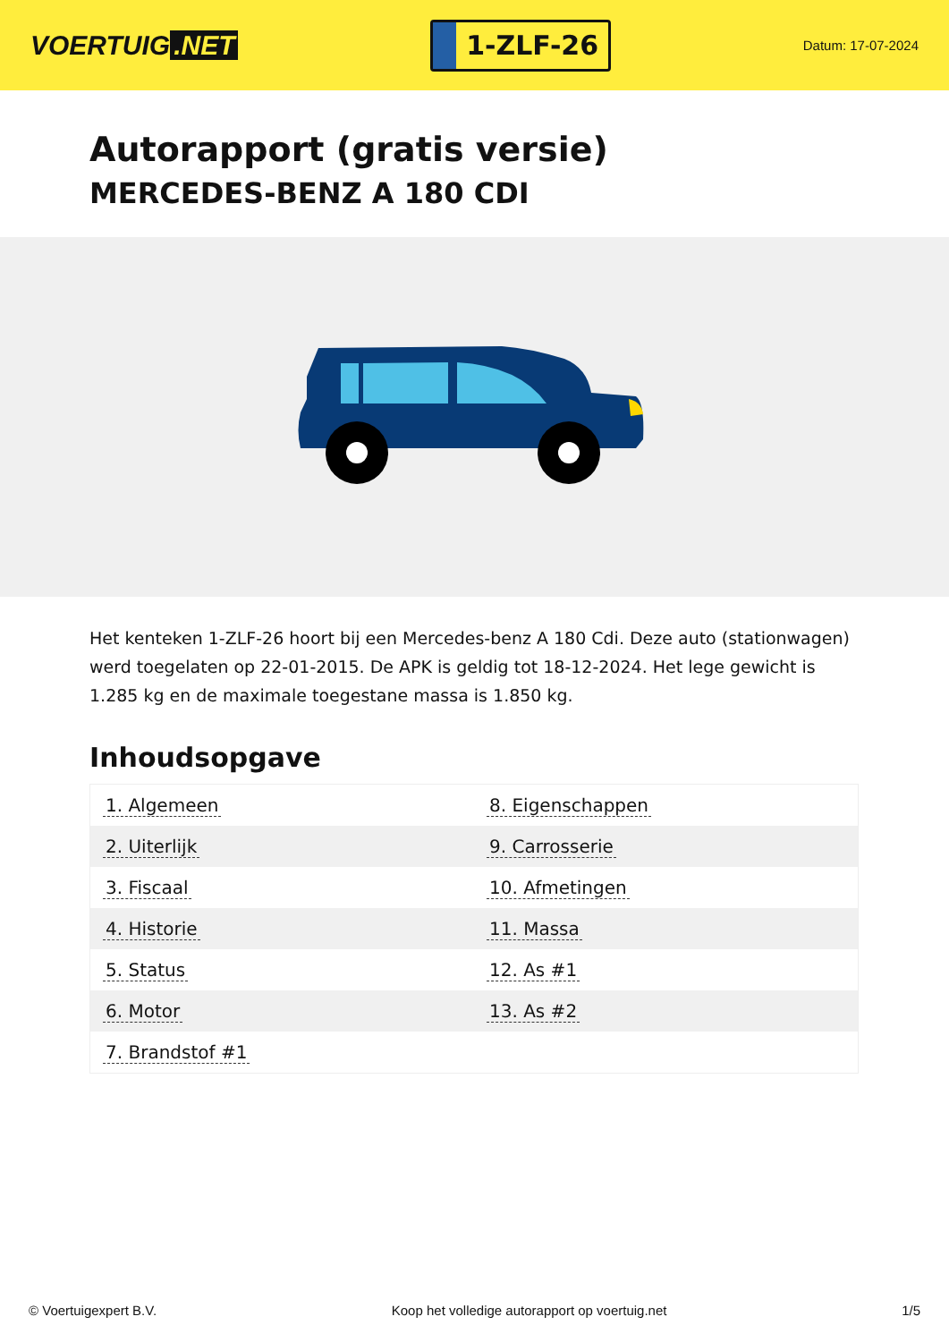VOERTUIG.NET
1-ZLF-26
Datum: 17-07-2024
Autorapport (gratis versie)
MERCEDES-BENZ A 180 CDI
Het kenteken 1-ZLF-26 hoort bij een Mercedes-benz A 180 Cdi. Deze auto (stationwagen) werd toegelaten op 22-01-2015. De APK is geldig tot 18-12-2024. Het lege gewicht is 1.285 kg en de maximale toegestane massa is 1.850 kg.
Inhoudsopgave
| 1. Algemeen | 8. Eigenschappen |
| 2. Uiterlijk | 9. Carrosserie |
| 3. Fiscaal | 10. Afmetingen |
| 4. Historie | 11. Massa |
| 5. Status | 12. As #1 |
| 6. Motor | 13. As #2 |
| 7. Brandstof #1 | |
© Voertuigexpert B.V. Koop het volledige autorapport op voertuig.net 1/5